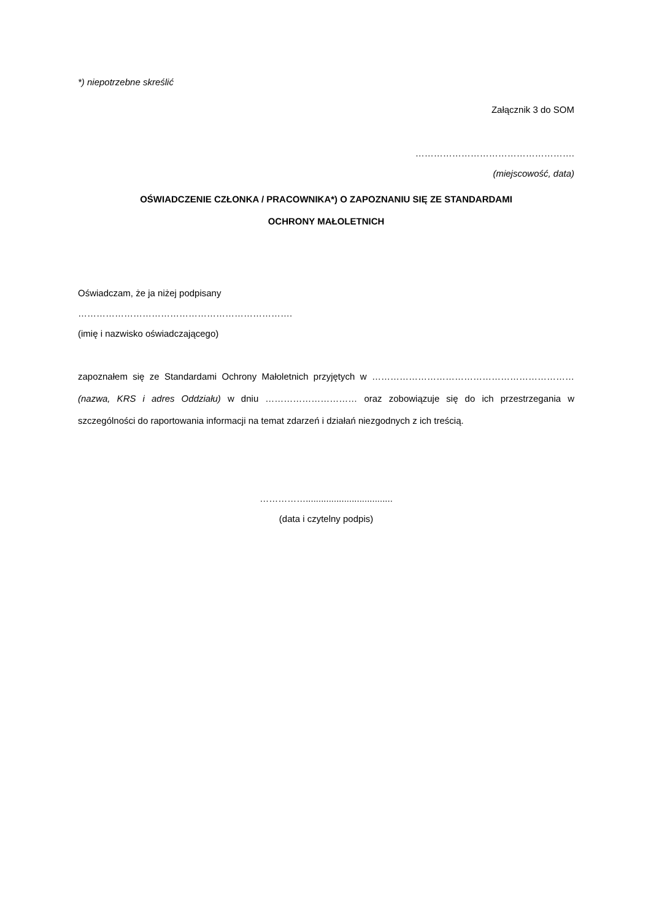*) niepotrzebne skreślić
Załącznik 3 do SOM
…………………………………………….
(miejscowość, data)
OŚWIADCZENIE CZŁONKA / PRACOWNIKA*) O ZAPOZNANIU SIĘ ZE STANDARDAMI
OCHRONY MAŁOLETNICH
Oświadczam, że ja niżej podpisany
…………………………………………………………….
(imię i nazwisko oświadczającego)
zapoznałem się ze Standardami Ochrony Małoletnich przyjętych w ………………………………………………………… (nazwa, KRS i adres Oddziału) w dniu ………………………… oraz zobowiązuje się do ich przestrzegania w szczególności do raportowania informacji na temat zdarzeń i działań niezgodnych z ich treścią.
……………..................................
(data i czytelny podpis)